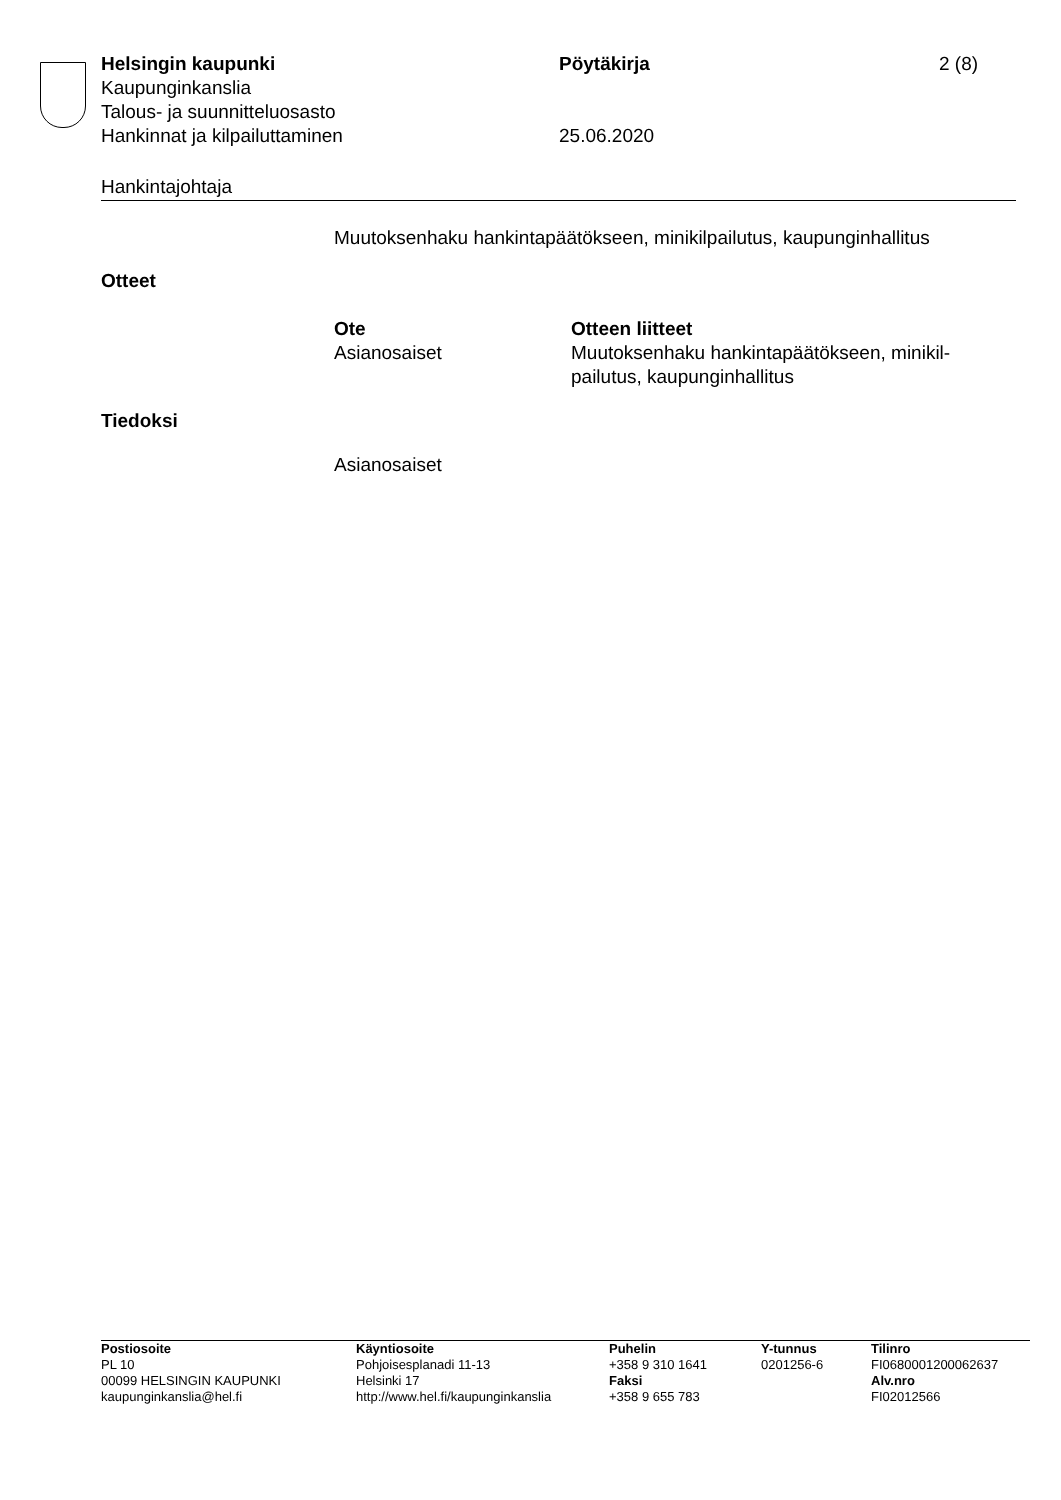Helsingin kaupunki Pöytäkirja 2 (8)
Kaupunginkanslia
Talous- ja suunnitteluosasto
Hankinnat ja kilpailuttaminen 25.06.2020
Hankintajohtaja
Muutoksenhaku hankintapäätökseen, minikilpailutus, kaupunginhallitus
Otteet
Ote
Asianosaiset
Otteen liitteet
Muutoksenhaku hankintapäätökseen, minikil-
pailutus, kaupunginhallitus
Tiedoksi
Asianosaiset
Postiosoite
PL 10
00099 HELSINGIN KAUPUNKI
kaupunginkanslia@hel.fi
Käyntiosoite
Pohjoisesplanadi 11-13
Helsinki 17
http://www.hel.fi/kaupunginkanslia
Puhelin
+358 9 310 1641
Faksi
+358 9 655 783
Y-tunnus
0201256-6
Tilinro
FI0680001200062637
Alv.nro
FI02012566